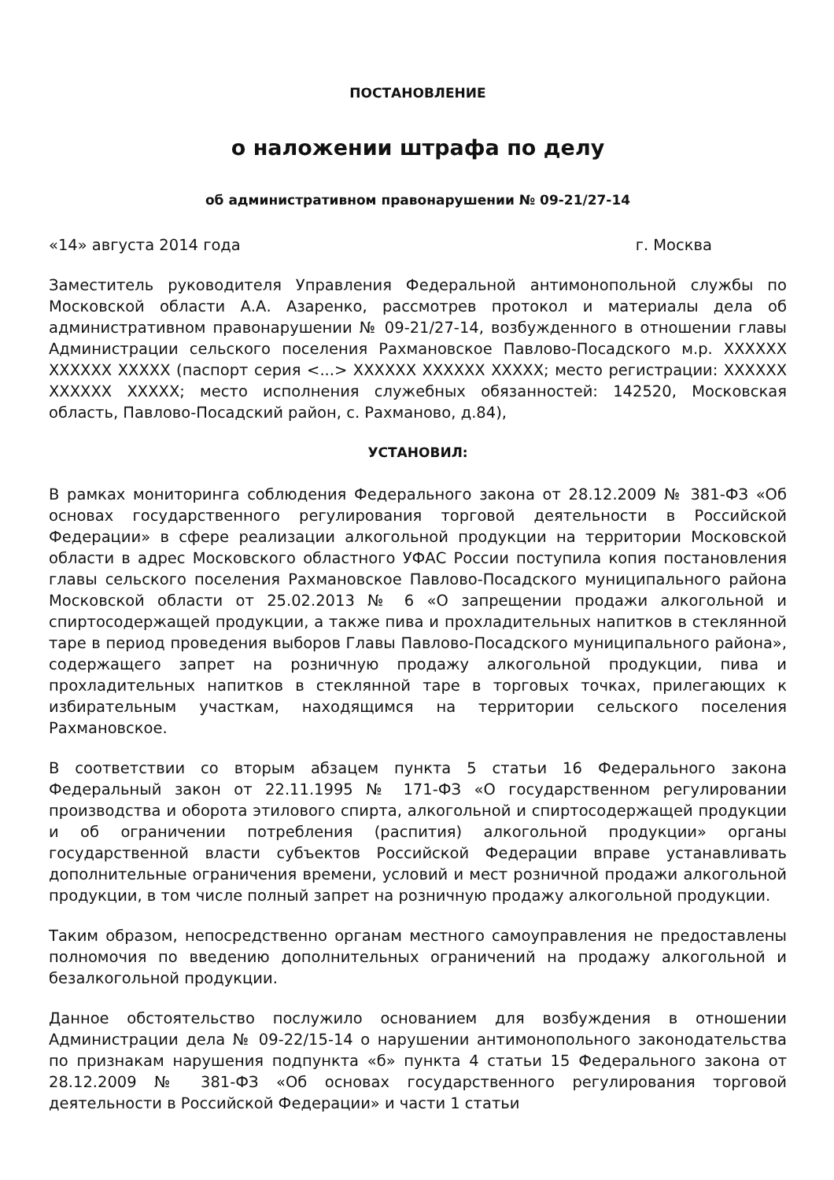ПОСТАНОВЛЕНИЕ
о наложении штрафа по делу
об административном правонарушении № 09-21/27-14
«14» августа 2014 года г. Москва
Заместитель руководителя Управления Федеральной антимонопольной службы по Московской области А.А. Азаренко, рассмотрев протокол и материалы дела об административном правонарушении № 09-21/27-14, возбужденного в отношении главы Администрации сельского поселения Рахмановское Павлово-Посадского м.р. XXXXXX XXXXXX XXXXX (паспорт серия <...> XXXXXX XXXXXX XXXXX; место регистрации: XXXXXX XXXXXX XXXXX; место исполнения служебных обязанностей: 142520, Московская область, Павлово-Посадский район, с. Рахманово, д.84),
УСТАНОВИЛ:
В рамках мониторинга соблюдения Федерального закона от 28.12.2009 № 381-ФЗ «Об основах государственного регулирования торговой деятельности в Российской Федерации» в сфере реализации алкогольной продукции на территории Московской области в адрес Московского областного УФАС России поступила копия постановления главы сельского поселения Рахмановское Павлово-Посадского муниципального района Московской области от 25.02.2013 № 6 «О запрещении продажи алкогольной и спиртосодержащей продукции, а также пива и прохладительных напитков в стеклянной таре в период проведения выборов Главы Павлово-Посадского муниципального района», содержащего запрет на розничную продажу алкогольной продукции, пива и прохладительных напитков в стеклянной таре в торговых точках, прилегающих к избирательным участкам, находящимся на территории сельского поселения Рахмановское.
В соответствии со вторым абзацем пункта 5 статьи 16 Федерального закона Федеральный закон от 22.11.1995 № 171-ФЗ «О государственном регулировании производства и оборота этилового спирта, алкогольной и спиртосодержащей продукции и об ограничении потребления (распития) алкогольной продукции» органы государственной власти субъектов Российской Федерации вправе устанавливать дополнительные ограничения времени, условий и мест розничной продажи алкогольной продукции, в том числе полный запрет на розничную продажу алкогольной продукции.
Таким образом, непосредственно органам местного самоуправления не предоставлены полномочия по введению дополнительных ограничений на продажу алкогольной и безалкогольной продукции.
Данное обстоятельство послужило основанием для возбуждения в отношении Администрации дела № 09-22/15-14 о нарушении антимонопольного законодательства по признакам нарушения подпункта «б» пункта 4 статьи 15 Федерального закона от 28.12.2009 № 381-ФЗ «Об основах государственного регулирования торговой деятельности в Российской Федерации» и части 1 статьи